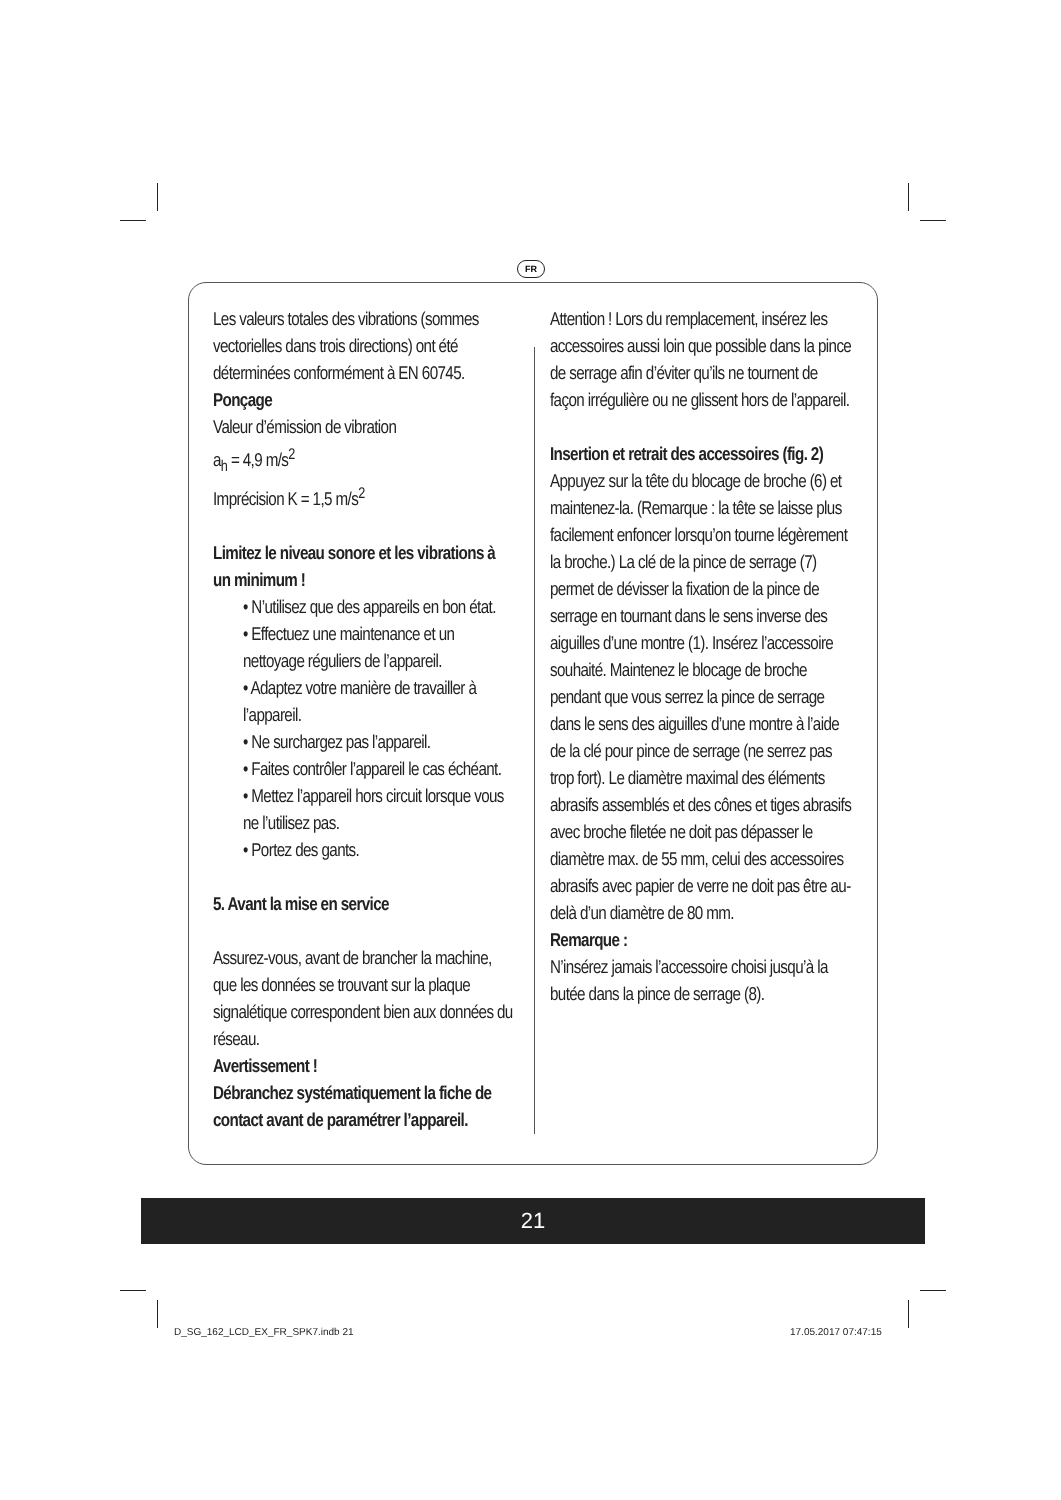FR
Les valeurs totales des vibrations (sommes vectorielles dans trois directions) ont été déterminées conformément à EN 60745.
Ponçage
Valeur d’émission de vibration
a<sub>h</sub> = 4,9 m/s<sup>2</sup>
Imprécision K = 1,5 m/s<sup>2</sup>
Limitez le niveau sonore et les vibrations à un minimum !
• N’utilisez que des appareils en bon état.
• Effectuez une maintenance et un nettoyage réguliers de l’appareil.
• Adaptez votre manière de travailler à l’appareil.
• Ne surchargez pas l’appareil.
• Faites contrôler l’appareil le cas échéant.
• Mettez l’appareil hors circuit lorsque vous ne l’utilisez pas.
• Portez des gants.
5. Avant la mise en service
Assurez-vous, avant de brancher la machine, que les données se trouvant sur la plaque signalétique correspondent bien aux données du réseau.
Avertissement !
Débranchez systématiquement la fiche de contact avant de paramétrer l’appareil.
Attention ! Lors du remplacement, insérez les accessoires aussi loin que possible dans la pince de serrage afin d’éviter qu’ils ne tournent de façon irrégulière ou ne glissent hors de l’appareil.
Insertion et retrait des accessoires (fig. 2)
Appuyez sur la tête du blocage de broche (6) et maintenez-la. (Remarque : la tête se laisse plus facilement enfoncer lorsqu’on tourne légèrement la broche.) La clé de la pince de serrage (7) permet de dévisser la fixation de la pince de serrage en tournant dans le sens inverse des aiguilles d’une montre (1). Insérez l’accessoire souhaité. Maintenez le blocage de broche pendant que vous serrez la pince de serrage dans le sens des aiguilles d’une montre à l’aide de la clé pour pince de serrage (ne serrez pas trop fort). Le diamètre maximal des éléments abrasifs assemblés et des cônes et tiges abrasifs avec broche filetée ne doit pas dépasser le diamètre max. de 55 mm, celui des accessoires abrasifs avec papier de verre ne doit pas être au-delà d’un diamètre de 80 mm.
Remarque :
N’insérez jamais l’accessoire choisi jusqu’à la butée dans la pince de serrage (8).
21
D_SG_162_LCD_EX_FR_SPK7.indb 21
17.05.2017 07:47:15